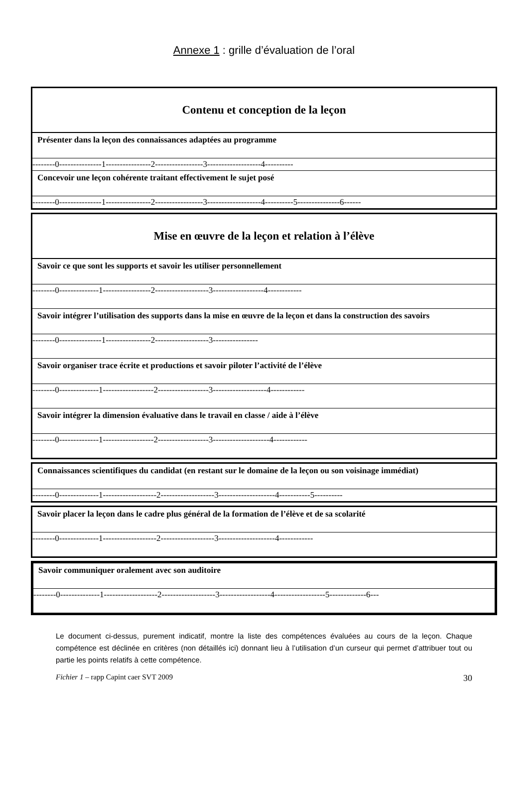Annexe 1 : grille d’évaluation de l’oral
| Contenu et conception de la leçon |
| Présenter dans la leçon des connaissances adaptées au programme |
| --------0---------------1----------------2-----------------3-------------------4---------- |
| Concevoir une leçon cohérente traitant effectivement le sujet posé |
| --------0---------------1----------------2-----------------3-------------------4----------5---------------6------ |
| Mise en œuvre de la leçon et relation à l’élève |
| Savoir ce que sont les supports et savoir les utiliser personnellement |
| --------0--------------1-----------------2-------------------3------------------4------------ |
| Savoir intégrer l’utilisation des supports dans la mise en œuvre de la leçon et dans la construction des savoirs |
| --------0---------------1----------------2-------------------3---------------- |
| Savoir organiser trace écrite et productions et savoir piloter l’activité de l’élève |
| --------0--------------1------------------2------------------3-------------------4------------ |
| Savoir intégrer la dimension évaluative dans le travail en classe / aide à l’élève |
| --------0--------------1------------------2------------------3--------------------4------------ |
| Connaissances scientifiques du candidat (en restant sur le domaine de la leçon ou son voisinage immédiat) |
| --------0--------------1-------------------2-------------------3--------------------4-----------5---------- |
| Savoir placer la leçon dans le cadre plus général de la formation de l’élève et de sa scolarité |
| --------0--------------1-------------------2-------------------3--------------------4------------ |
| Savoir communiquer oralement avec son auditoire |
| --------0--------------1-------------------2-------------------3------------------4------------------5-------------6--- |
Le document ci-dessus, purement indicatif, montre la liste des compétences évaluées au cours de la leçon. Chaque compétence est déclinée en critères (non détaillés ici) donnant lieu à l’utilisation d’un curseur qui permet d’attribuer tout ou partie les points relatifs à cette compétence.
Fichier 1 – rapp Capint caer SVT 2009 30